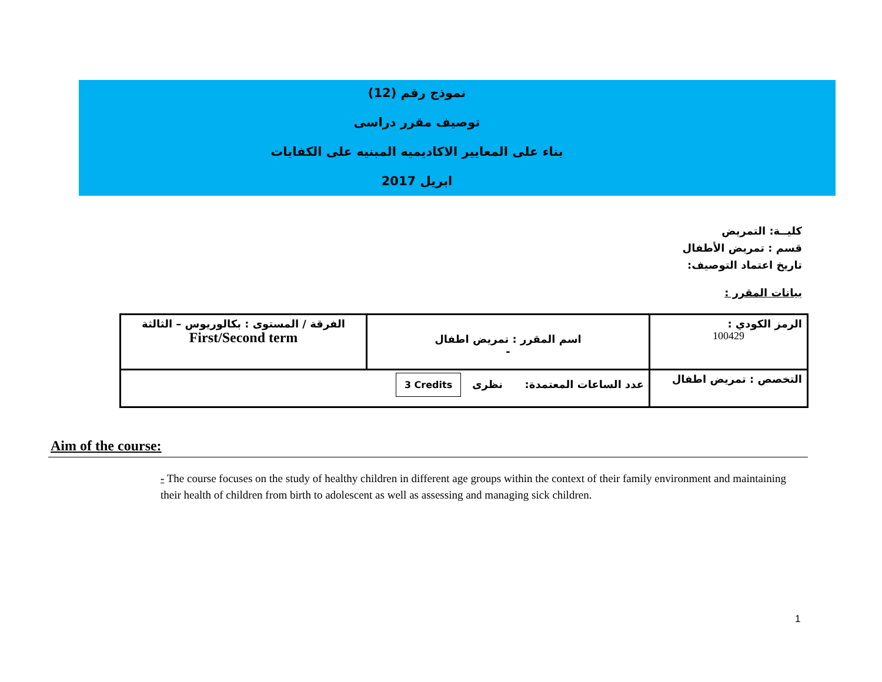نموذج رقم (12)
توصيف مقرر دراسى
بناء على المعايير الاكاديميه المبنيه على الكفايات
ابريل 2017
كليــة: التمريض
قسم : تمريض الأطفال
تاريخ اعتماد التوصيف:
بيانات المقرر :
| الرمز الكودي : 100429 | اسم المقرر : تمريض اطفال - | الفرقة / المستوى : بكالوريوس – الثالثة First/Second term |
| التخصص : تمريض اطفال | عدد الساعات المعتمدة: نظرى 3 Credits | |
Aim of the course:
- The course focuses on the study of healthy children in different age groups within the context of their family environment and maintaining their health of children from birth to adolescent as well as assessing and managing sick children.
1